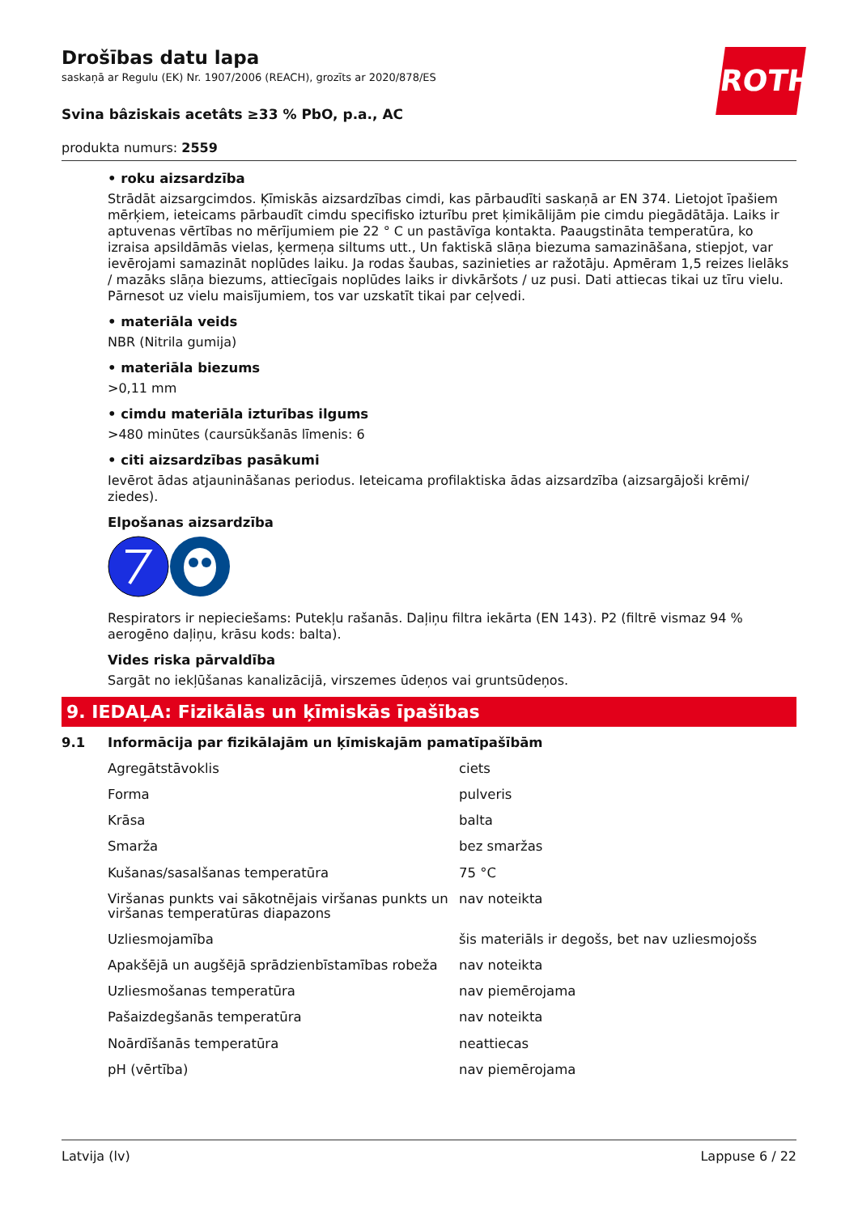ROTH
Drošības datu lapa
saskaņā ar Regulu (EK) Nr. 1907/2006 (REACH), grozīts ar 2020/878/ES
Svina bâziskais acetâts ≥33 % PbO, p.a., AC
produkta numurs: 2559
• roku aizsardzība
Strādāt aizsargcimdos. Ķīmiskās aizsardzības cimdi, kas pārbaudīti saskaņā ar EN 374. Lietojot īpašiem mērķiem, ieteicams pārbaudīt cimdu specifisko izturību pret ķimikālijām pie cimdu piegādātāja. Laiks ir aptuvenas vērtības no mērījumiem pie 22 ° C un pastāvīga kontakta. Paaugstināta temperatūra, ko izraisa apsildāmās vielas, ķermeņa siltums utt., Un faktiskā slāņa biezuma samazināšana, stiepjot, var ievērojami samazināt noplūdes laiku. Ja rodas šaubas, sazinieties ar ražotāju. Apmēram 1,5 reizes lielāks / mazāks slāņa biezums, attiecīgais noplūdes laiks ir divkāršots / uz pusi. Dati attiecas tikai uz tīru vielu. Pārnesot uz vielu maisījumiem, tos var uzskatīt tikai par ceļvedi.
• materiāla veids
NBR (Nitrila gumija)
• materiāla biezums
>0,11 mm
• cimdu materiāla izturības ilgums
>480 minūtes (caursūkšanās līmenis: 6
• citi aizsardzības pasākumi
Ievērot ādas atjaunināšanas periodus. Ieteicama profilaktiska ādas aizsardzība (aizsargājoši krēmi/ ziedes).
Elpošanas aizsardzība
Respirators ir nepieciešams: Putekļu rašanās. Daļiņu filtra iekārta (EN 143). P2 (filtrē vismaz 94 % aerogēno daļiņu, krāsu kods: balta).
Vides riska pārvaldība
Sargāt no iekļūšanas kanalizācijā, virszemes ūdeņos vai gruntsūdeņos.
9. IEDAĻA: Fizikālās un ķīmiskās īpašības
9.1 Informācija par fizikālajām un ķīmiskajām pamatīpašībām
| Agregātstāvoklis | ciets |
| Forma | pulveris |
| Krāsa | balta |
| Smarža | bez smaržas |
| Kušanas/sasalšanas temperatūra | 75 °C |
| Viršanas punkts vai sākotnējais viršanas punkts un viršanas temperatūras diapazons | nav noteikta |
| Uzliesmojamība | šis materiāls ir degošs, bet nav uzliesmojošs |
| Apakšējā un augšējā sprādzienbīstamības robeža | nav noteikta |
| Uzliesmošanas temperatūra | nav piemērojama |
| Pašaizdegšanās temperatūra | nav noteikta |
| Noārdīšanās temperatūra | neattiecas |
| pH (vērtība) | nav piemērojama |
Latvija (lv) Lappuse 6 / 22